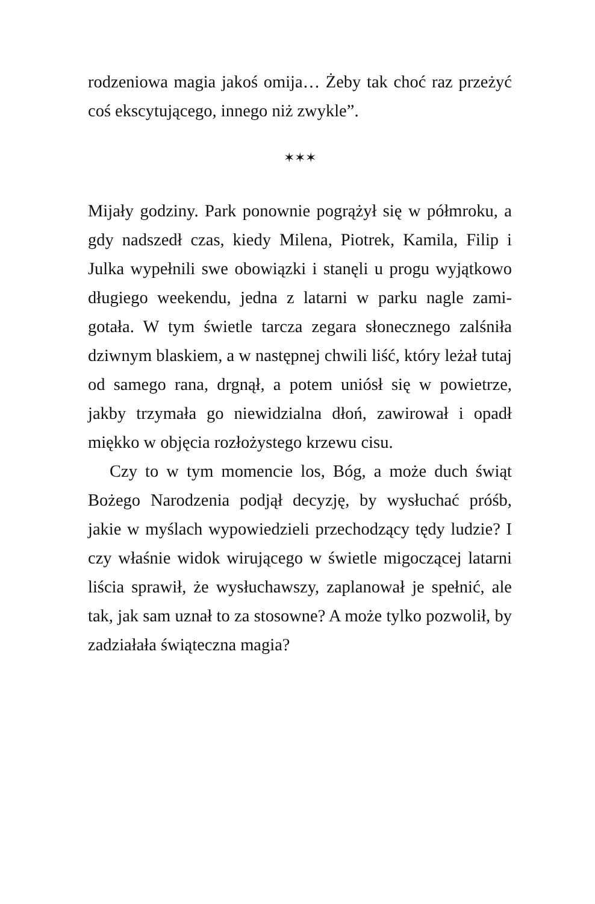rodzeniowa magia jakoś omija… Żeby tak choć raz przeżyć coś ekscytującego, innego niż zwykle”.
✶✶✶
Mijały godziny. Park ponownie pogrążył się w półmroku, a gdy nadszedł czas, kiedy Milena, Piotrek, Kamila, Filip i Julka wypełnili swe obowiązki i stanęli u progu wyjątkowo długiego weekendu, jedna z latarni w parku nagle zami­gotała. W tym świetle tarcza zegara słonecznego zalśniła dziwnym blaskiem, a w następnej chwili liść, który leżał tutaj od samego rana, drgnął, a potem uniósł się w po­wietrze, jakby trzymała go niewidzialna dłoń, zawirował i opadł miękko w objęcia rozłożystego krzewu cisu.
Czy to w tym momencie los, Bóg, a może duch świąt Bożego Narodzenia podjął decyzję, by wysłuchać próśb, jakie w myślach wypowiedzieli przechodzący tędy ludzie? I czy właśnie widok wirującego w świetle migoczącej la­tarni liścia sprawił, że wysłuchawszy, zaplanował je speł­nić, ale tak, jak sam uznał to za stosowne? A może tylko pozwolił, by zadziałała świąteczna magia?